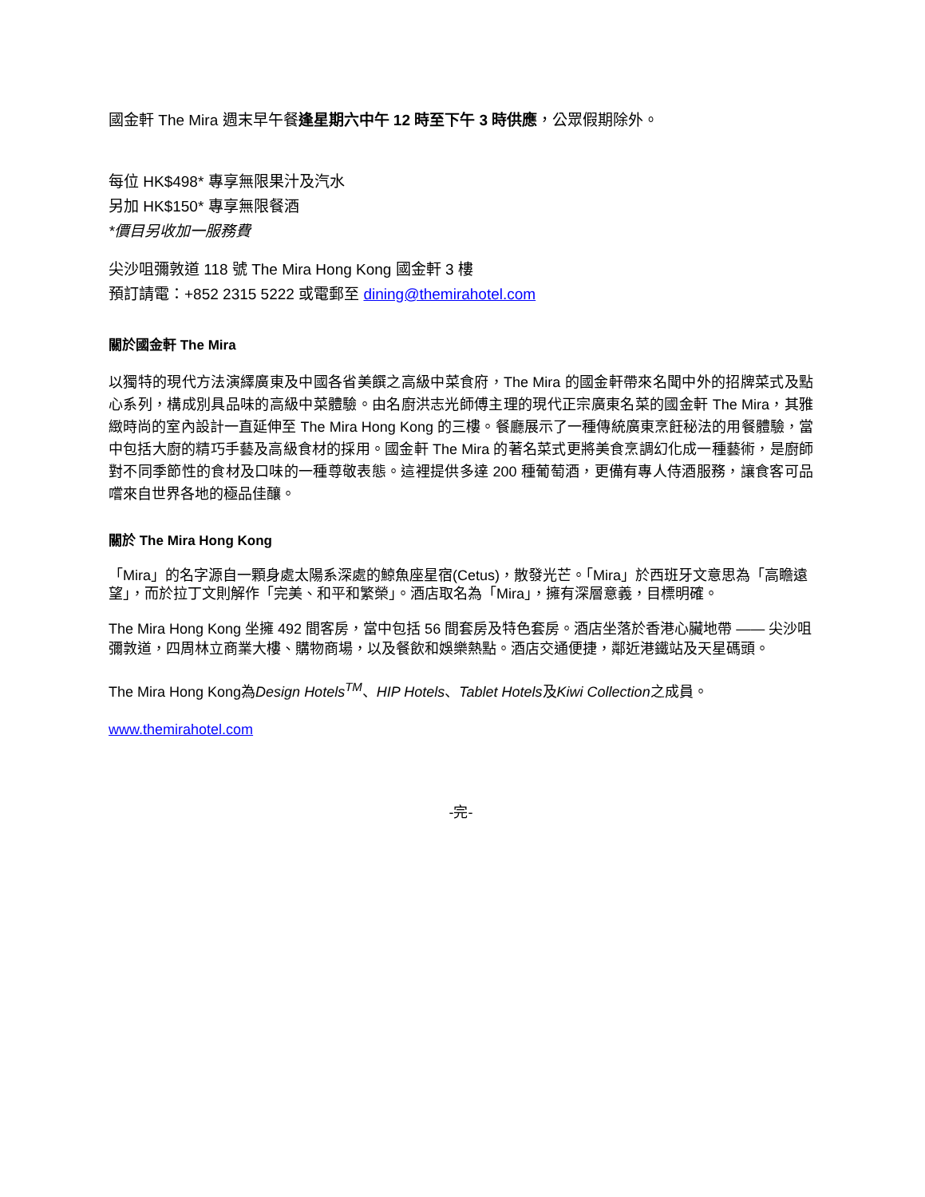國金軒 The Mira 週末早午餐逢星期六中午 12 時至下午 3 時供應，公眾假期除外。
每位 HK$498* 專享無限果汁及汽水
另加 HK$150* 專享無限餐酒
*價目另收加一服務費
尖沙咀彌敦道 118 號 The Mira Hong Kong 國金軒 3 樓
預訂請電：+852 2315 5222 或電郵至 dining@themirahotel.com
關於國金軒 The Mira
以獨特的現代方法演繹廣東及中國各省美饌之高級中菜食府，The Mira 的國金軒帶來名聞中外的招牌菜式及點心系列，構成別具品味的高級中菜體驗。由名廚洪志光師傅主理的現代正宗廣東名菜的國金軒 The Mira，其雅緻時尚的室內設計一直延伸至 The Mira Hong Kong 的三樓。餐廳展示了一種傳統廣東烹飪秘法的用餐體驗，當中包括大廚的精巧手藝及高級食材的採用。國金軒 The Mira 的著名菜式更將美食烹調幻化成一種藝術，是廚師對不同季節性的食材及口味的一種尊敬表態。這裡提供多達 200 種葡萄酒，更備有專人侍酒服務，讓食客可品嚐來自世界各地的極品佳釀。
關於 The Mira Hong Kong
「Mira」的名字源自一顆身處太陽系深處的鯨魚座星宿(Cetus)，散發光芒。「Mira」於西班牙文意思為「高瞻遠望」，而於拉丁文則解作「完美、和平和繁榮」。酒店取名為「Mira」，擁有深層意義，目標明確。
The Mira Hong Kong 坐擁 492 間客房，當中包括 56 間套房及特色套房。酒店坐落於香港心臟地帶 —— 尖沙咀彌敦道，四周林立商業大樓、購物商場，以及餐飲和娛樂熱點。酒店交通便捷，鄰近港鐵站及天星碼頭。
The Mira Hong Kong為Design Hotels<sup>TM</sup>、HIP Hotels、Tablet Hotels及Kiwi Collection之成員。
www.themirahotel.com
-完-